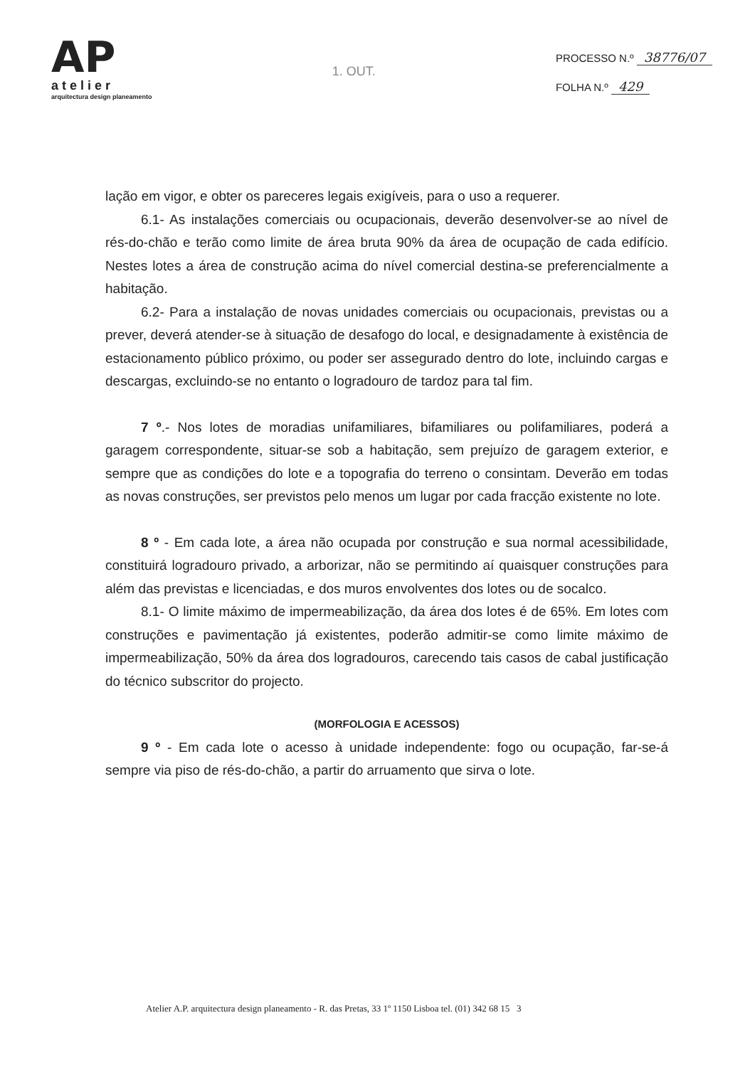AP
atelier
arquitectura design planeamento
1. OUT.
PROCESSO N.º 38776/07
FOLHA N.º 429
lação em vigor, e obter os pareceres legais exigíveis, para o uso a requerer.
6.1- As instalações comerciais ou ocupacionais, deverão desenvolver-se ao nível de rés-do-chão e terão como limite de área bruta 90% da área de ocupação de cada edifício. Nestes lotes a área de construção acima do nível comercial destina-se preferencialmente a habitação.
6.2- Para a instalação de novas unidades comerciais ou ocupacionais, previstas ou a prever, deverá atender-se à situação de desafogo do local, e designadamente à existência de estacionamento público próximo, ou poder ser assegurado dentro do lote, incluindo cargas e descargas, excluindo-se no entanto o logradouro de tardoz para tal fim.
7 º.- Nos lotes de moradias unifamiliares, bifamiliares ou polifamiliares, poderá a garagem correspondente, situar-se sob a habitação, sem prejuízo de garagem exterior, e sempre que as condições do lote e a topografia do terreno o consintam. Deverão em todas as novas construções, ser previstos pelo menos um lugar por cada fracção existente no lote.
8 º - Em cada lote, a área não ocupada por construção e sua normal acessibilidade, constituirá logradouro privado, a arborizar, não se permitindo aí quaisquer construções para além das previstas e licenciadas, e dos muros envolventes dos lotes ou de socalco.
8.1- O limite máximo de impermeabilização, da área dos lotes é de 65%. Em lotes com construções e pavimentação já existentes, poderão admitir-se como limite máximo de impermeabilização, 50% da área dos logradouros, carecendo tais casos de cabal justificação do técnico subscritor do projecto.
(MORFOLOGIA E ACESSOS)
9 º - Em cada lote o acesso à unidade independente: fogo ou ocupação, far-se-á sempre via piso de rés-do-chão, a partir do arruamento que sirva o lote.
Atelier A.P. arquitectura design planeamento - R. das Pretas, 33 1º 1150 Lisboa tel. (01) 342 68 15 3